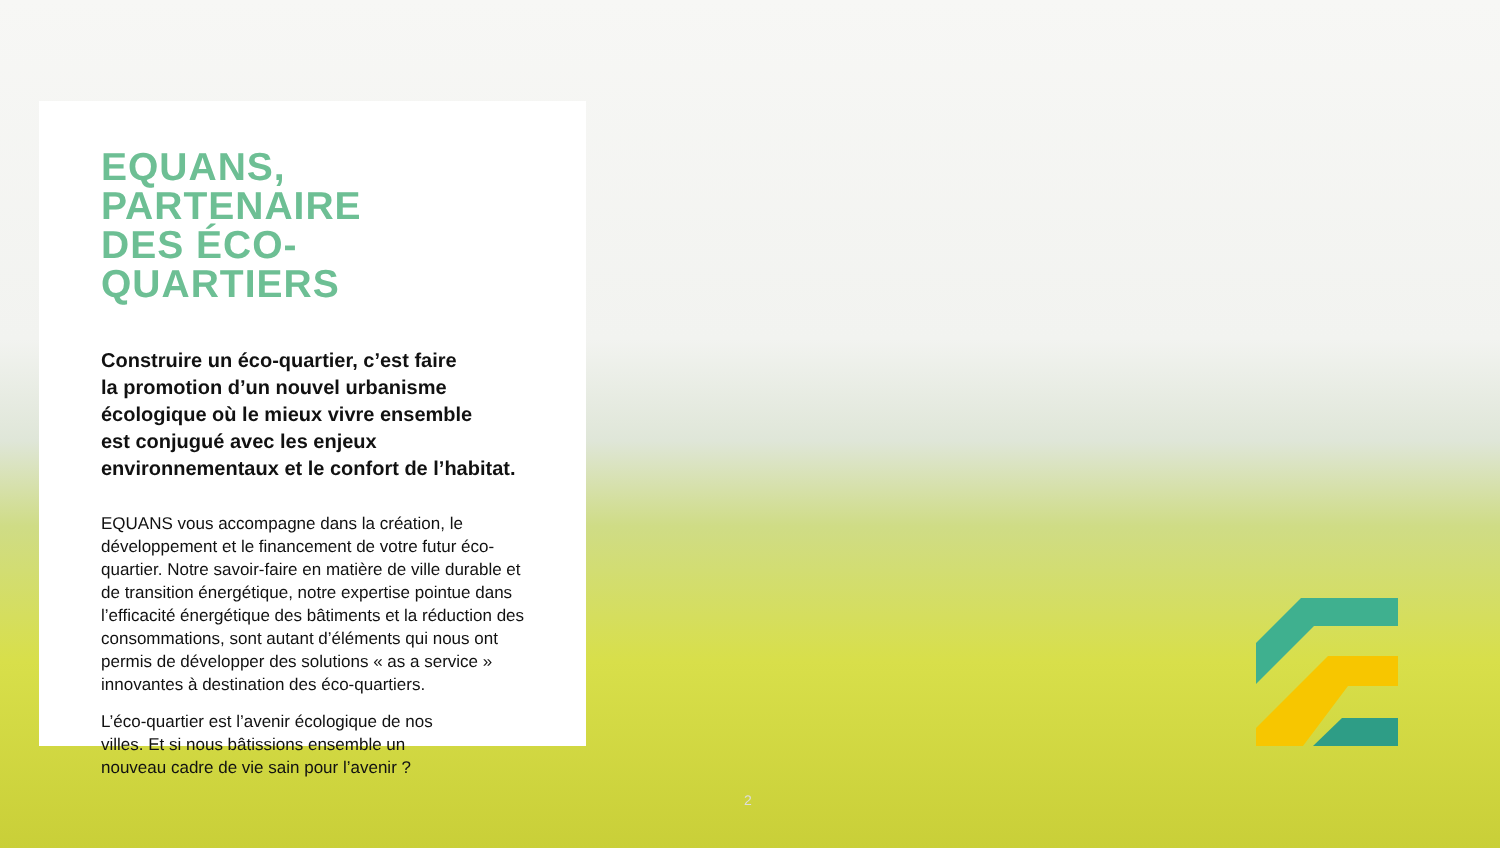EQUANS, PARTENAIRE
DES ÉCO-QUARTIERS
Construire un éco-quartier, c’est faire
la promotion d’un nouvel urbanisme
écologique où le mieux vivre ensemble
est conjugué avec les enjeux
environnementaux et le confort de l’habitat.
EQUANS vous accompagne dans la création, le développement et le financement de votre futur éco-quartier. Notre savoir-faire en matière de ville durable et de transition énergétique, notre expertise pointue dans l’efficacité énergétique des bâtiments et la réduction des consommations, sont autant d’éléments qui nous ont permis de développer des solutions « as a service » innovantes à destination des éco-quartiers.
L’éco-quartier est l’avenir écologique de nos
villes. Et si nous bâtissions ensemble un
nouveau cadre de vie sain pour l’avenir ?
2